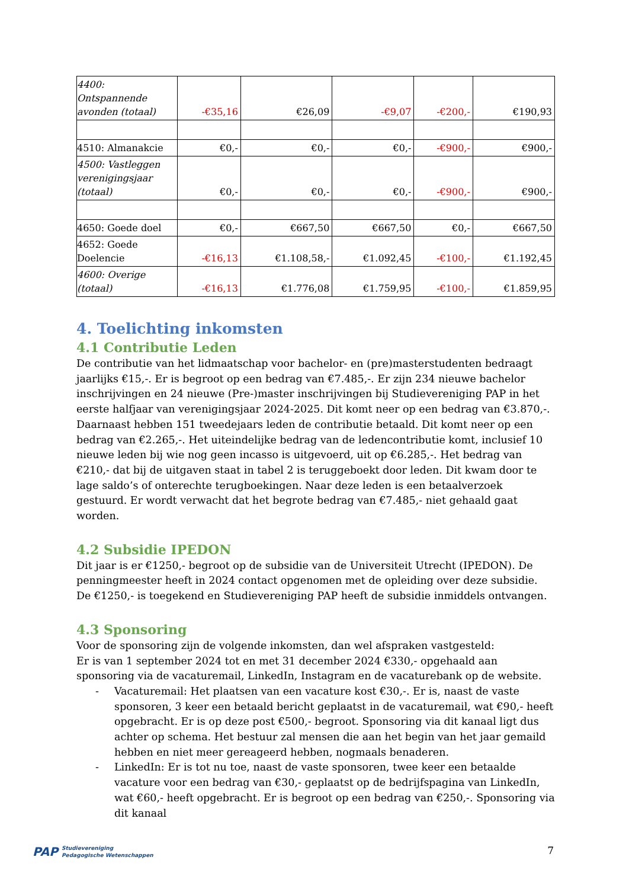| 4400: Ontspannende avonden (totaal) | -€35,16 | €26,09 | -€9,07 | -€200,- | €190,93 |
| 4510: Almanakcie | €0,- | €0,- | €0,- | -€900,- | €900,- |
| 4500: Vastleggen verenigingsjaar (totaal) | €0,- | €0,- | €0,- | -€900,- | €900,- |
| 4650: Goede doel | €0,- | €667,50 | €667,50 | €0,- | €667,50 |
| 4652: Goede Doelencie | -€16,13 | €1.108,58,- | €1.092,45 | -€100,- | €1.192,45 |
| 4600: Overige (totaal) | -€16,13 | €1.776,08 | €1.759,95 | -€100,- | €1.859,95 |
4. Toelichting inkomsten
4.1 Contributie Leden
De contributie van het lidmaatschap voor bachelor- en (pre)masterstudenten bedraagt jaarlijks €15,-. Er is begroot op een bedrag van €7.485,-. Er zijn 234 nieuwe bachelor inschrijvingen en 24 nieuwe (Pre-)master inschrijvingen bij Studievereniging PAP in het eerste halfjaar van verenigingsjaar 2024-2025. Dit komt neer op een bedrag van €3.870,-. Daarnaast hebben 151 tweedejaars leden de contributie betaald. Dit komt neer op een bedrag van €2.265,-. Het uiteindelijke bedrag van de ledencontributie komt, inclusief 10 nieuwe leden bij wie nog geen incasso is uitgevoerd, uit op €6.285,-. Het bedrag van €210,- dat bij de uitgaven staat in tabel 2 is teruggeboekt door leden. Dit kwam door te lage saldo’s of onterechte terugboekingen. Naar deze leden is een betaalverzoek gestuurd. Er wordt verwacht dat het begrote bedrag van €7.485,- niet gehaald gaat worden.
4.2 Subsidie IPEDON
Dit jaar is er €1250,- begroot op de subsidie van de Universiteit Utrecht (IPEDON). De penningmeester heeft in 2024 contact opgenomen met de opleiding over deze subsidie. De €1250,- is toegekend en Studievereniging PAP heeft de subsidie inmiddels ontvangen.
4.3 Sponsoring
Voor de sponsoring zijn de volgende inkomsten, dan wel afspraken vastgesteld:
Er is van 1 september 2024 tot en met 31 december 2024 €330,- opgehaald aan sponsoring via de vacaturemail, LinkedIn, Instagram en de vacaturebank op de website.
- Vacaturemail: Het plaatsen van een vacature kost €30,-. Er is, naast de vaste sponsoren, 3 keer een betaald bericht geplaatst in de vacaturemail, wat €90,- heeft opgebracht. Er is op deze post €500,- begroot. Sponsoring via dit kanaal ligt dus achter op schema. Het bestuur zal mensen die aan het begin van het jaar gemaild hebben en niet meer gereageerd hebben, nogmaals benaderen.
- LinkedIn: Er is tot nu toe, naast de vaste sponsoren, twee keer een betaalde vacature voor een bedrag van €30,- geplaatst op de bedrijfspagina van LinkedIn, wat €60,- heeft opgebracht. Er is begroot op een bedrag van €250,-. Sponsoring via dit kanaal
PAP Studievereniging
Pedagogische Wetenschappen
7